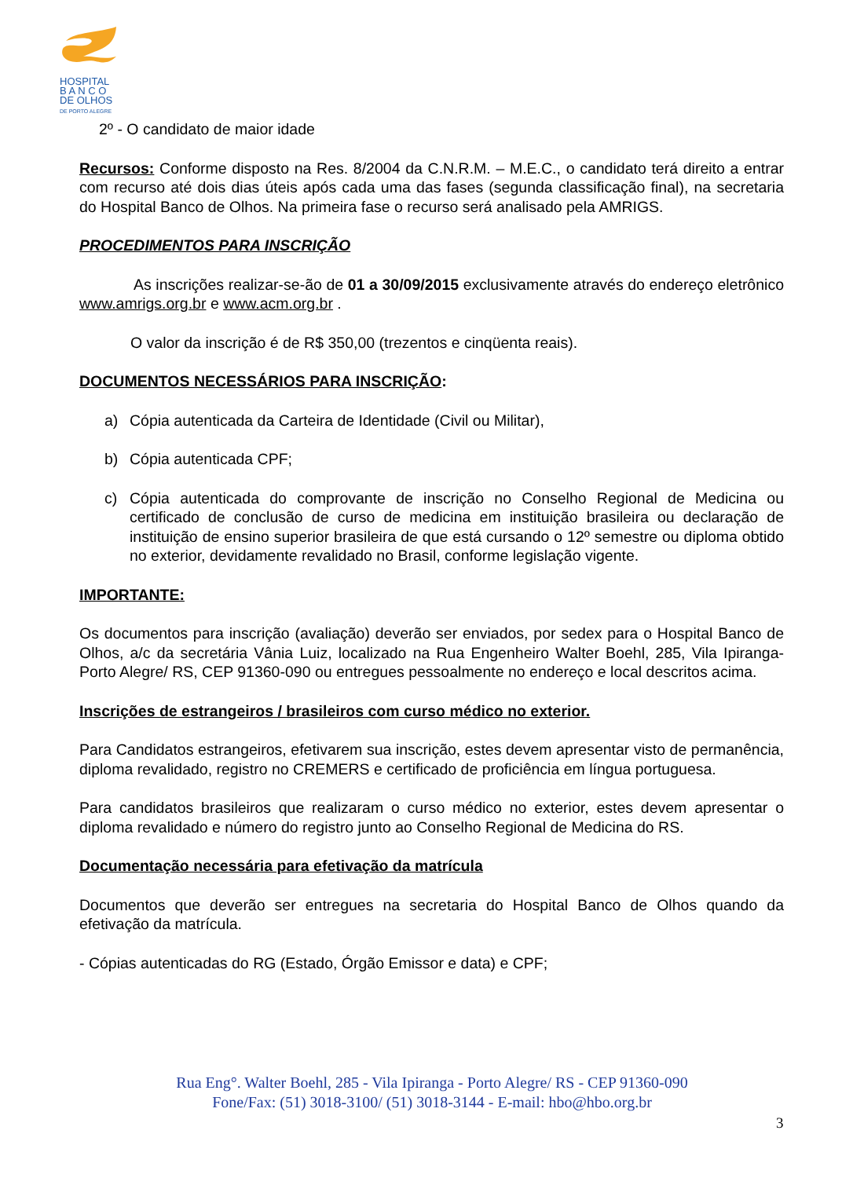HOSPITAL
B A N C O
DE OLHOS
DE PORTO ALEGRE
2º - O candidato de maior idade
Recursos: Conforme disposto na Res. 8/2004 da C.N.R.M. – M.E.C., o candidato terá direito a entrar com recurso até dois dias úteis após cada uma das fases (segunda classificação final), na secretaria do Hospital Banco de Olhos. Na primeira fase o recurso será analisado pela AMRIGS.
PROCEDIMENTOS PARA INSCRIÇÃO
As inscrições realizar-se-ão de 01 a 30/09/2015 exclusivamente através do endereço eletrônico www.amrigs.org.br e www.acm.org.br .
O valor da inscrição é de R$ 350,00 (trezentos e cinqüenta reais).
DOCUMENTOS NECESSÁRIOS PARA INSCRIÇÃO:
a) Cópia autenticada da Carteira de Identidade (Civil ou Militar),
b) Cópia autenticada CPF;
c) Cópia autenticada do comprovante de inscrição no Conselho Regional de Medicina ou certificado de conclusão de curso de medicina em instituição brasileira ou declaração de instituição de ensino superior brasileira de que está cursando o 12º semestre ou diploma obtido no exterior, devidamente revalidado no Brasil, conforme legislação vigente.
IMPORTANTE:
Os documentos para inscrição (avaliação) deverão ser enviados, por sedex para o Hospital Banco de Olhos, a/c da secretária Vânia Luiz, localizado na Rua Engenheiro Walter Boehl, 285, Vila Ipiranga- Porto Alegre/ RS, CEP 91360-090 ou entregues pessoalmente no endereço e local descritos acima.
Inscrições de estrangeiros / brasileiros com curso médico no exterior.
Para Candidatos estrangeiros, efetivarem sua inscrição, estes devem apresentar visto de permanência, diploma revalidado, registro no CREMERS e certificado de proficiência em língua portuguesa.
Para candidatos brasileiros que realizaram o curso médico no exterior, estes devem apresentar o diploma revalidado e número do registro junto ao Conselho Regional de Medicina do RS.
Documentação necessária para efetivação da matrícula
Documentos que deverão ser entregues na secretaria do Hospital Banco de Olhos quando da efetivação da matrícula.
- Cópias autenticadas do RG (Estado, Órgão Emissor e data) e CPF;
Rua Eng°. Walter Boehl, 285 - Vila Ipiranga - Porto Alegre/ RS - CEP 91360-090
Fone/Fax: (51) 3018-3100/ (51) 3018-3144 - E-mail: hbo@hbo.org.br
3